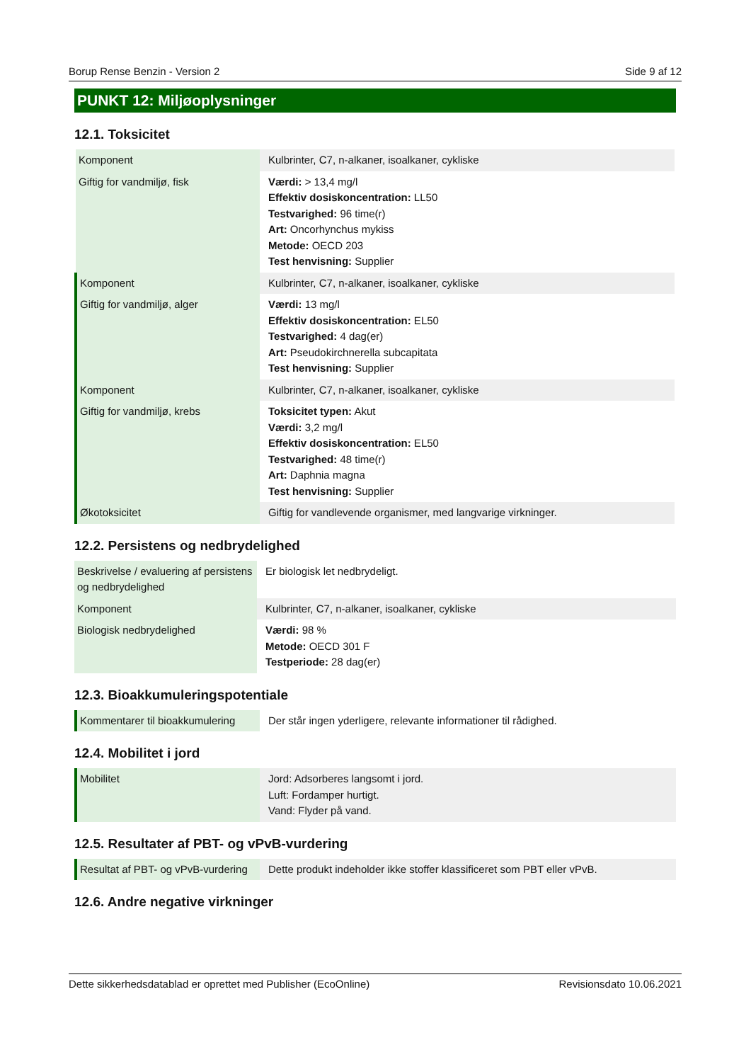Borup Rense Benzin - Version 2 Side 9 af 12
PUNKT 12: Miljøoplysninger
12.1. Toksicitet
| Komponent | Kulbrinter, C7, n-alkaner, isoalkaner, cykliske |
| Giftig for vandmiljø, fisk | Værdi: > 13,4 mg/l Effektiv dosiskoncentration: LL50 Testvarighed: 96 time(r) Art: Oncorhynchus mykiss Metode: OECD 203 Test henvisning: Supplier |
| Komponent | Kulbrinter, C7, n-alkaner, isoalkaner, cykliske |
| Giftig for vandmiljø, alger | Værdi: 13 mg/l Effektiv dosiskoncentration: EL50 Testvarighed: 4 dag(er) Art: Pseudokirchnerella subcapitata Test henvisning: Supplier |
| Komponent | Kulbrinter, C7, n-alkaner, isoalkaner, cykliske |
| Giftig for vandmiljø, krebs | Toksicitet typen: Akut Værdi: 3,2 mg/l Effektiv dosiskoncentration: EL50 Testvarighed: 48 time(r) Art: Daphnia magna Test henvisning: Supplier |
| Økotoksicitet | Giftig for vandlevende organismer, med langvarige virkninger. |
12.2. Persistens og nedbrydelighed
| Beskrivelse / evaluering af persistens og nedbrydelighed | Er biologisk let nedbrydeligt. |
| Komponent | Kulbrinter, C7, n-alkaner, isoalkaner, cykliske |
| Biologisk nedbrydelighed | Værdi: 98 % Metode: OECD 301 F Testperiode: 28 dag(er) |
12.3. Bioakkumuleringspotentiale
| Kommentarer til bioakkumulering | Der står ingen yderligere, relevante informationer til rådighed. |
12.4. Mobilitet i jord
| Mobilitet | Jord: Adsorberes langsomt i jord. Luft: Fordamper hurtigt. Vand: Flyder på vand. |
12.5. Resultater af PBT- og vPvB-vurdering
| Resultat af PBT- og vPvB-vurdering | Dette produkt indeholder ikke stoffer klassificeret som PBT eller vPvB. |
12.6. Andre negative virkninger
Dette sikkerhedsdatablad er oprettet med Publisher (EcoOnline) Revisionsdato 10.06.2021